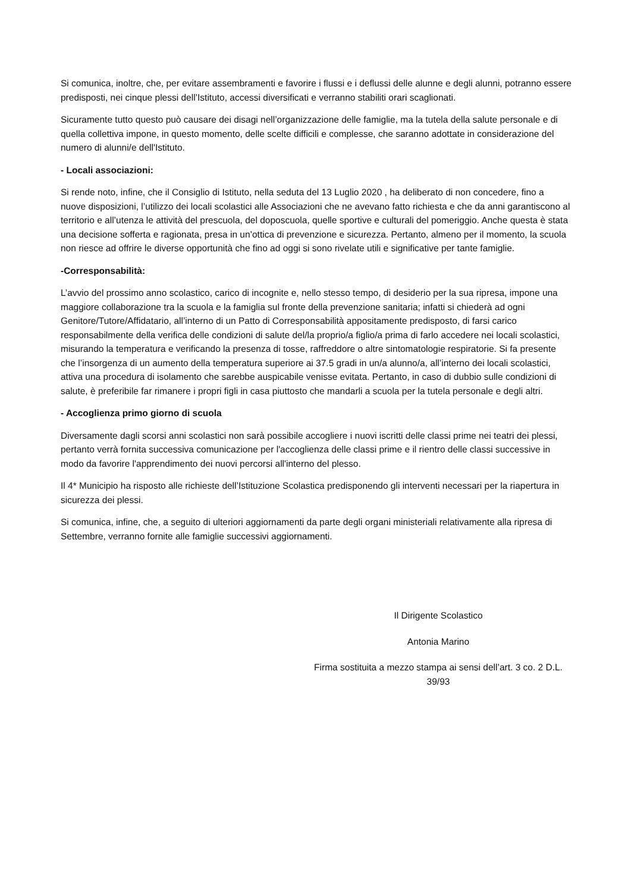Si comunica, inoltre, che, per evitare assembramenti e favorire i flussi e i deflussi delle alunne e degli alunni, potranno essere predisposti, nei cinque plessi dell’Istituto, accessi diversificati e verranno stabiliti orari scaglionati.
Sicuramente tutto questo può causare dei disagi nell’organizzazione delle famiglie, ma la tutela della salute personale e di quella collettiva impone, in questo momento, delle scelte difficili e complesse, che saranno adottate in considerazione del numero di alunni/e dell'Istituto.
- Locali associazioni:
Si rende noto, infine, che il Consiglio di Istituto, nella seduta del 13 Luglio 2020 , ha deliberato di non concedere, fino a nuove disposizioni, l’utilizzo dei locali scolastici alle Associazioni che ne avevano fatto richiesta e che da anni garantiscono al territorio e all’utenza le attività del prescuola, del doposcuola, quelle sportive e culturali del pomeriggio. Anche questa è stata una decisione sofferta e ragionata, presa in un’ottica di prevenzione e sicurezza. Pertanto, almeno per il momento, la scuola non riesce ad offrire le diverse opportunità che fino ad oggi si sono rivelate utili e significative per tante famiglie.
-Corresponsabilità:
L’avvio del prossimo anno scolastico, carico di incognite e, nello stesso tempo, di desiderio per la sua ripresa, impone una maggiore collaborazione tra la scuola e la famiglia sul fronte della prevenzione sanitaria; infatti si chiederà ad ogni Genitore/Tutore/Affidatario, all’interno di un Patto di Corresponsabilità appositamente predisposto, di farsi carico responsabilmente della verifica delle condizioni di salute del/la proprio/a figlio/a prima di farlo accedere nei locali scolastici, misurando la temperatura e verificando la presenza di tosse, raffreddore o altre sintomatologie respiratorie. Si fa presente che l’insorgenza di un aumento della temperatura superiore ai 37.5 gradi in un/a alunno/a, all’interno dei locali scolastici, attiva una procedura di isolamento che sarebbe auspicabile venisse evitata. Pertanto, in caso di dubbio sulle condizioni di salute, è preferibile far rimanere i propri figli in casa piuttosto che mandarli a scuola per la tutela personale e degli altri.
- Accoglienza primo giorno di scuola
Diversamente dagli scorsi anni scolastici non sarà possibile accogliere i nuovi iscritti delle classi prime nei teatri dei plessi, pertanto verrà fornita successiva comunicazione per l'accoglienza delle classi prime e il rientro delle classi successive in modo da favorire l'apprendimento dei nuovi percorsi all'interno del plesso.
Il 4* Municipio ha risposto alle richieste dell’Istituzione Scolastica predisponendo gli interventi necessari per la riapertura in sicurezza dei plessi.
Si comunica, infine, che, a seguito di ulteriori aggiornamenti da parte degli organi ministeriali relativamente alla ripresa di Settembre, verranno fornite alle famiglie successivi aggiornamenti.
Il Dirigente Scolastico
Antonia Marino
Firma sostituita a mezzo stampa ai sensi dell’art. 3 co. 2 D.L. 39/93